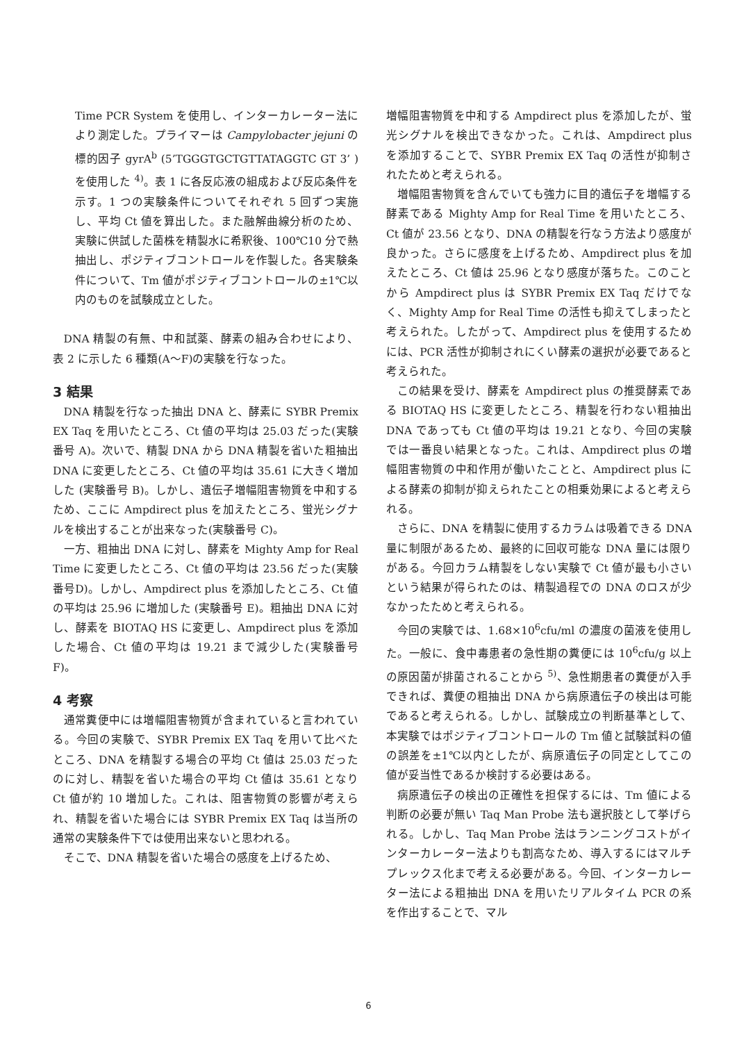Time PCR System を使用し、インターカレーター法により測定した。プライマーは Campylobacter jejuni の標的因子 gyrA<sup>b</sup> (5’TGGGTGCTGTTATAGGTC GT 3’ )を使用した <sup>4)</sup>。表 1 に各反応液の組成および反応条件を示す。1 つの実験条件についてそれぞれ 5 回ずつ実施し、平均 Ct 値を算出した。また融解曲線分析のため、実験に供試した菌株を精製水に希釈後、100℃10 分で熱抽出し、ポジティブコントロールを作製した。各実験条件について、Tm 値がポジティブコントロールの±1℃以内のものを試験成立とした。
DNA 精製の有無、中和試薬、酵素の組み合わせにより、表 2 に示した 6 種類(A～F)の実験を行なった。
3 結果
DNA 精製を行なった抽出 DNA と、酵素に SYBR Premix EX Taq を用いたところ、Ct 値の平均は 25.03 だった(実験番号 A)。次いで、精製 DNA から DNA 精製を省いた粗抽出 DNA に変更したところ、Ct 値の平均は 35.61 に大きく増加した (実験番号 B)。しかし、遺伝子増幅阻害物質を中和するため、ここに Ampdirect plus を加えたところ、蛍光シグナルを検出することが出来なった(実験番号 C)。
一方、粗抽出 DNA に対し、酵素を Mighty Amp for Real Time に変更したところ、Ct 値の平均は 23.56 だった(実験番号D)。しかし、Ampdirect plus を添加したところ、Ct 値の平均は 25.96 に増加した (実験番号 E)。粗抽出 DNA に対し、酵素を BIOTAQ HS に変更し、Ampdirect plus を添加した場合、Ct 値の平均は 19.21 まで減少した(実験番号 F)。
4 考察
通常糞便中には増幅阻害物質が含まれていると言われている。今回の実験で、SYBR Premix EX Taq を用いて比べたところ、DNA を精製する場合の平均 Ct 値は 25.03 だったのに対し、精製を省いた場合の平均 Ct 値は 35.61 となり Ct 値が約 10 増加した。これは、阻害物質の影響が考えられ、精製を省いた場合には SYBR Premix EX Taq は当所の通常の実験条件下では使用出来ないと思われる。
そこで、DNA 精製を省いた場合の感度を上げるため、
増幅阻害物質を中和する Ampdirect plus を添加したが、蛍光シグナルを検出できなかった。これは、Ampdirect plus を添加することで、SYBR Premix EX Taq の活性が抑制されたためと考えられる。
増幅阻害物質を含んでいても強力に目的遺伝子を増幅する酵素である Mighty Amp for Real Time を用いたところ、Ct 値が 23.56 となり、DNA の精製を行なう方法より感度が良かった。さらに感度を上げるため、Ampdirect plus を加えたところ、Ct 値は 25.96 となり感度が落ちた。このことから Ampdirect plus は SYBR Premix EX Taq だけでなく、Mighty Amp for Real Time の活性も抑えてしまったと考えられた。したがって、Ampdirect plus を使用するためには、PCR 活性が抑制されにくい酵素の選択が必要であると考えられた。
この結果を受け、酵素を Ampdirect plus の推奨酵素である BIOTAQ HS に変更したところ、精製を行わない粗抽出 DNA であっても Ct 値の平均は 19.21 となり、今回の実験では一番良い結果となった。これは、Ampdirect plus の増幅阻害物質の中和作用が働いたことと、Ampdirect plus による酵素の抑制が抑えられたことの相乗効果によると考えられる。
さらに、DNA を精製に使用するカラムは吸着できる DNA 量に制限があるため、最終的に回収可能な DNA 量には限りがある。今回カラム精製をしない実験で Ct 値が最も小さいという結果が得られたのは、精製過程での DNA のロスが少なかったためと考えられる。
今回の実験では、1.68×10<sup>6</sup>cfu/ml の濃度の菌液を使用した。一般に、食中毒患者の急性期の糞便には 10<sup>6</sup>cfu/g 以上の原因菌が排菌されることから <sup>5)</sup>、急性期患者の糞便が入手できれば、糞便の粗抽出 DNA から病原遺伝子の検出は可能であると考えられる。しかし、試験成立の判断基準として、本実験ではポジティブコントロールの Tm 値と試験試料の値の誤差を±1℃以内としたが、病原遺伝子の同定としてこの値が妥当性であるか検討する必要はある。
病原遺伝子の検出の正確性を担保するには、Tm 値による判断の必要が無い Taq Man Probe 法も選択肢として挙げられる。しかし、Taq Man Probe 法はランニングコストがインターカレーター法よりも割高なため、導入するにはマルチプレックス化まで考える必要がある。今回、インターカレーター法による粗抽出 DNA を用いたリアルタイム PCR の系を作出することで、マル
6